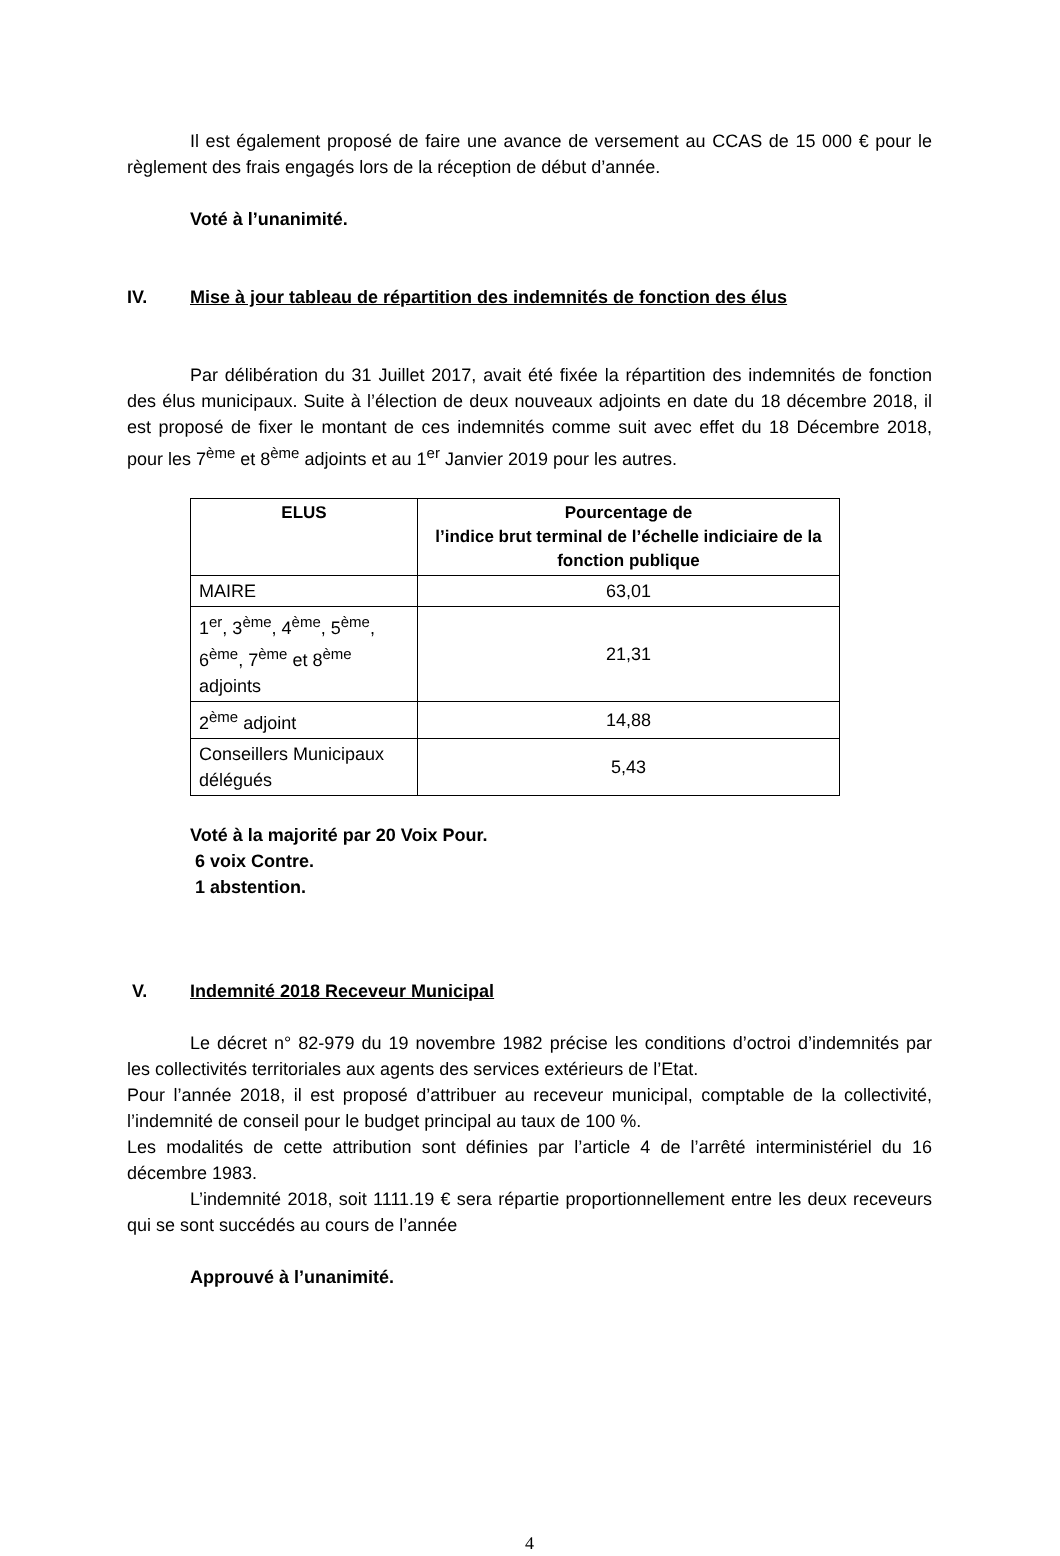Il est également proposé de faire une avance de versement au CCAS de 15 000 € pour le règlement des frais engagés lors de la réception de début d’année.
Voté à l’unanimité.
IV. Mise à jour tableau de répartition des indemnités de fonction des élus
Par délibération du 31 Juillet 2017, avait été fixée la répartition des indemnités de fonction des élus municipaux. Suite à l’élection de deux nouveaux adjoints en date du 18 décembre 2018, il est proposé de fixer le montant de ces indemnités comme suit avec effet du 18 Décembre 2018, pour les 7<sup>ème</sup> et 8<sup>ème</sup> adjoints et au 1<sup>er</sup> Janvier 2019 pour les autres.
| ELUS | Pourcentage de l’indice brut terminal de l’échelle indiciaire de la fonction publique |
| --- | --- |
| MAIRE | 63,01 |
| 1<sup>er</sup>, 3<sup>ème</sup>, 4<sup>ème</sup>, 5<sup>ème</sup>, 6<sup>ème</sup>, 7<sup>ème</sup> et 8<sup>ème</sup> adjoints | 21,31 |
| 2<sup>ème</sup> adjoint | 14,88 |
| Conseillers Municipaux délégués | 5,43 |
Voté à la majorité par 20 Voix Pour.
6 voix Contre.
1 abstention.
V. Indemnité 2018 Receveur Municipal
Le décret n° 82-979 du 19 novembre 1982 précise les conditions d’octroi d’indemnités par les collectivités territoriales aux agents des services extérieurs de l’Etat.
Pour l’année 2018, il est proposé d’attribuer au receveur municipal, comptable de la collectivité, l’indemnité de conseil pour le budget principal au taux de 100 %.
Les modalités de cette attribution sont définies par l’article 4 de l’arrêté interministériel du 16 décembre 1983.
L’indemnité 2018, soit 1111.19 € sera répartie proportionnellement entre les deux receveurs qui se sont succédés au cours de l’année
Approuvé à l’unanimité.
4